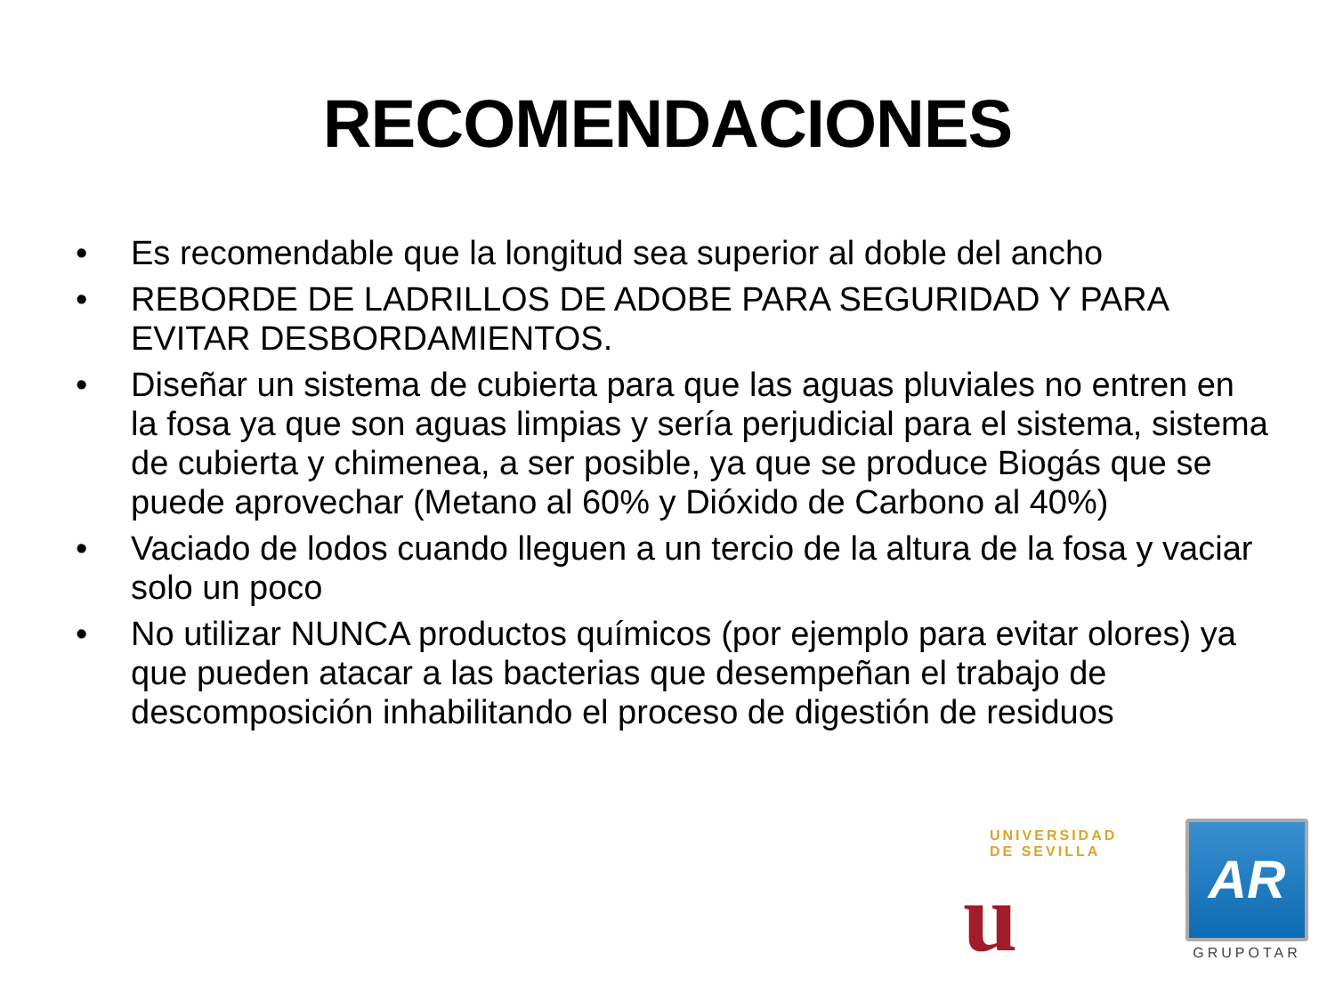RECOMENDACIONES
• Es recomendable que la longitud sea superior al doble del ancho
• REBORDE DE LADRILLOS DE ADOBE PARA SEGURIDAD Y PARA EVITAR DESBORDAMIENTOS.
• Diseñar un sistema de cubierta para que las aguas pluviales no entren en la fosa ya que son aguas limpias y sería perjudicial para el sistema, sistema de cubierta y chimenea, a ser posible, ya que se produce Biogás que se puede aprovechar (Metano al 60% y Dióxido de Carbono al 40%)
• Vaciado de lodos cuando lleguen a un tercio de la altura de la fosa y vaciar solo un poco
• No utilizar NUNCA productos químicos (por ejemplo para evitar olores) ya que pueden atacar a las bacterias que desempeñan el trabajo de descomposición inhabilitando el proceso de digestión de residuos
UNIVERSIDAD DE SEVILLA
u
AR
GRUPOTAR